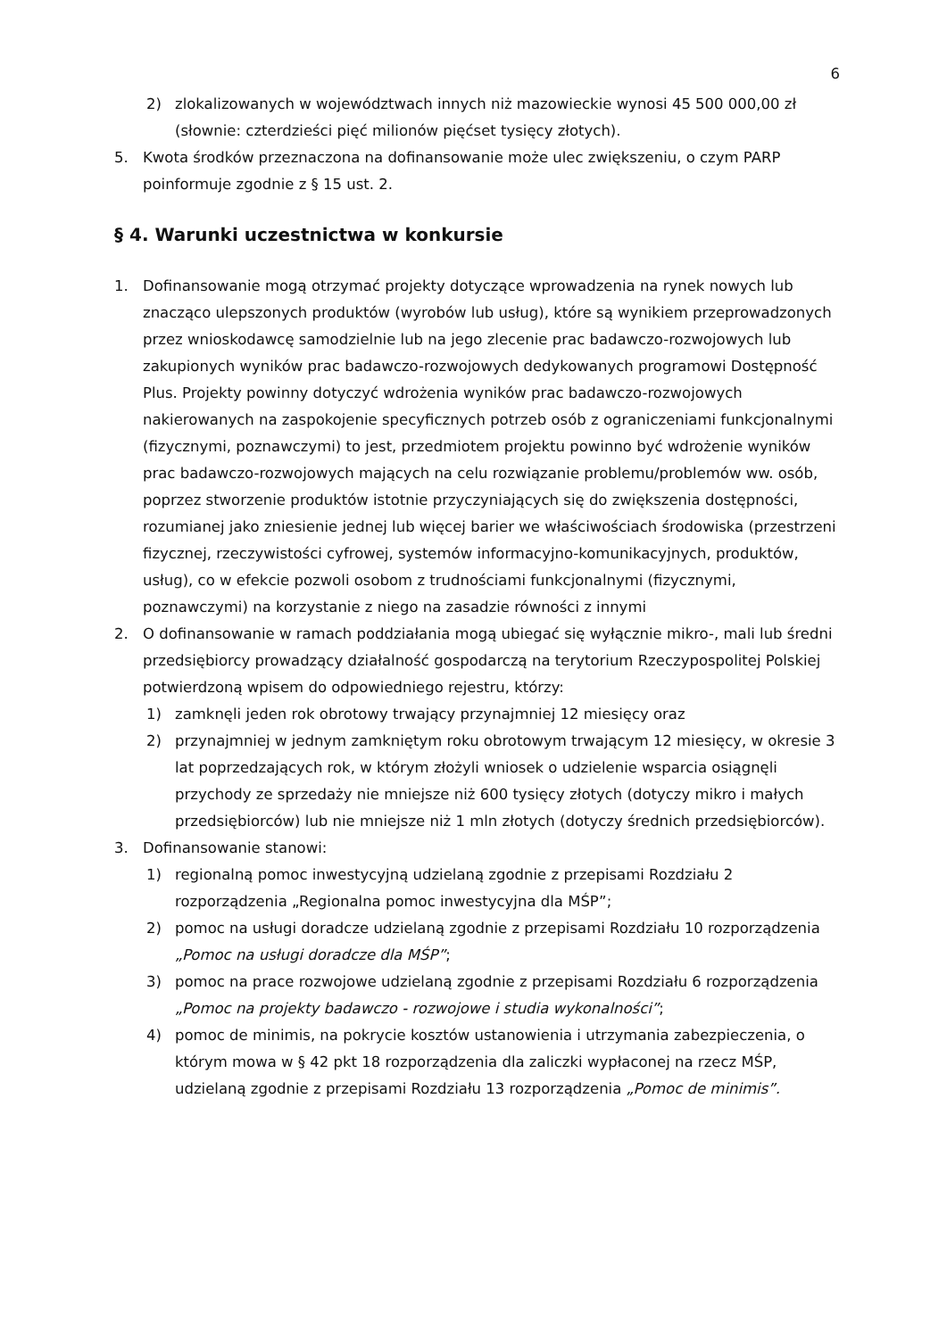6
2) zlokalizowanych w województwach innych niż mazowieckie wynosi 45 500 000,00 zł (słownie: czterdzieści pięć milionów pięćset tysięcy złotych).
5. Kwota środków przeznaczona na dofinansowanie może ulec zwiększeniu, o czym PARP poinformuje zgodnie z § 15 ust. 2.
§ 4. Warunki uczestnictwa w konkursie
1. Dofinansowanie mogą otrzymać projekty dotyczące wprowadzenia na rynek nowych lub znacząco ulepszonych produktów (wyrobów lub usług), które są wynikiem przeprowadzonych przez wnioskodawcę samodzielnie lub na jego zlecenie prac badawczo-rozwojowych lub zakupionych wyników prac badawczo-rozwojowych dedykowanych programowi Dostępność Plus. Projekty powinny dotyczyć wdrożenia wyników prac badawczo-rozwojowych nakierowanych na zaspokojenie specyficznych potrzeb osób z ograniczeniami funkcjonalnymi (fizycznymi, poznawczymi) to jest, przedmiotem projektu powinno być wdrożenie wyników prac badawczo-rozwojowych mających na celu rozwiązanie problemu/problemów ww. osób, poprzez stworzenie produktów istotnie przyczyniających się do zwiększenia dostępności, rozumianej jako zniesienie jednej lub więcej barier we właściwościach środowiska (przestrzeni fizycznej, rzeczywistości cyfrowej, systemów informacyjno-komunikacyjnych, produktów, usług), co w efekcie pozwoli osobom z trudnościami funkcjonalnymi (fizycznymi, poznawczymi) na korzystanie z niego na zasadzie równości z innymi
2. O dofinansowanie w ramach poddziałania mogą ubiegać się wyłącznie mikro-, mali lub średni przedsiębiorcy prowadzący działalność gospodarczą na terytorium Rzeczypospolitej Polskiej potwierdzoną wpisem do odpowiedniego rejestru, którzy:
1) zamknęli jeden rok obrotowy trwający przynajmniej 12 miesięcy oraz
2) przynajmniej w jednym zamkniętym roku obrotowym trwającym 12 miesięcy, w okresie 3 lat poprzedzających rok, w którym złożyli wniosek o udzielenie wsparcia osiągnęli przychody ze sprzedaży nie mniejsze niż 600 tysięcy złotych (dotyczy mikro i małych przedsiębiorców) lub nie mniejsze niż 1 mln złotych (dotyczy średnich przedsiębiorców).
3. Dofinansowanie stanowi:
1) regionalną pomoc inwestycyjną udzielaną zgodnie z przepisami Rozdziału 2 rozporządzenia „Regionalna pomoc inwestycyjna dla MŚP”;
2) pomoc na usługi doradcze udzielaną zgodnie z przepisami Rozdziału 10 rozporządzenia „Pomoc na usługi doradcze dla MŚP”;
3) pomoc na prace rozwojowe udzielaną zgodnie z przepisami Rozdziału 6 rozporządzenia „Pomoc na projekty badawczo - rozwojowe i studia wykonalności”;
4) pomoc de minimis, na pokrycie kosztów ustanowienia i utrzymania zabezpieczenia, o którym mowa w § 42 pkt 18 rozporządzenia dla zaliczki wypłaconej na rzecz MŚP, udzielaną zgodnie z przepisami Rozdziału 13 rozporządzenia „Pomoc de minimis”.